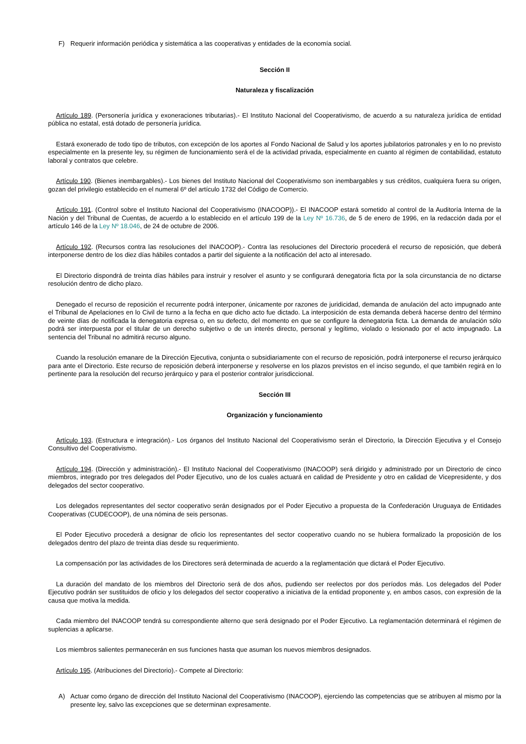F) Requerir información periódica y sistemática a las cooperativas y entidades de la economía social.
Sección II
Naturaleza y fiscalización
Artículo 189. (Personería jurídica y exoneraciones tributarias).- El Instituto Nacional del Cooperativismo, de acuerdo a su naturaleza jurídica de entidad pública no estatal, está dotado de personería jurídica.
Estará exonerado de todo tipo de tributos, con excepción de los aportes al Fondo Nacional de Salud y los aportes jubilatorios patronales y en lo no previsto especialmente en la presente ley, su régimen de funcionamiento será el de la actividad privada, especialmente en cuanto al régimen de contabilidad, estatuto laboral y contratos que celebre.
Artículo 190. (Bienes inembargables).- Los bienes del Instituto Nacional del Cooperativismo son inembargables y sus créditos, cualquiera fuera su origen, gozan del privilegio establecido en el numeral 6º del artículo 1732 del Código de Comercio.
Artículo 191. (Control sobre el Instituto Nacional del Cooperativismo (INACOOP)).- El INACOOP estará sometido al control de la Auditoría Interna de la Nación y del Tribunal de Cuentas, de acuerdo a lo establecido en el artículo 199 de la Ley Nº 16.736, de 5 de enero de 1996, en la redacción dada por el artículo 146 de la Ley Nº 18.046, de 24 de octubre de 2006.
Artículo 192. (Recursos contra las resoluciones del INACOOP).- Contra las resoluciones del Directorio procederá el recurso de reposición, que deberá interponerse dentro de los diez días hábiles contados a partir del siguiente a la notificación del acto al interesado.
El Directorio dispondrá de treinta días hábiles para instruir y resolver el asunto y se configurará denegatoria ficta por la sola circunstancia de no dictarse resolución dentro de dicho plazo.
Denegado el recurso de reposición el recurrente podrá interponer, únicamente por razones de juridicidad, demanda de anulación del acto impugnado ante el Tribunal de Apelaciones en lo Civil de turno a la fecha en que dicho acto fue dictado. La interposición de esta demanda deberá hacerse dentro del término de veinte días de notificada la denegatoria expresa o, en su defecto, del momento en que se configure la denegatoria ficta. La demanda de anulación sólo podrá ser interpuesta por el titular de un derecho subjetivo o de un interés directo, personal y legítimo, violado o lesionado por el acto impugnado. La sentencia del Tribunal no admitirá recurso alguno.
Cuando la resolución emanare de la Dirección Ejecutiva, conjunta o subsidiariamente con el recurso de reposición, podrá interponerse el recurso jerárquico para ante el Directorio. Este recurso de reposición deberá interponerse y resolverse en los plazos previstos en el inciso segundo, el que también regirá en lo pertinente para la resolución del recurso jerárquico y para el posterior contralor jurisdiccional.
Sección III
Organización y funcionamiento
Artículo 193. (Estructura e integración).- Los órganos del Instituto Nacional del Cooperativismo serán el Directorio, la Dirección Ejecutiva y el Consejo Consultivo del Cooperativismo.
Artículo 194. (Dirección y administración).- El Instituto Nacional del Cooperativismo (INACOOP) será dirigido y administrado por un Directorio de cinco miembros, integrado por tres delegados del Poder Ejecutivo, uno de los cuales actuará en calidad de Presidente y otro en calidad de Vicepresidente, y dos delegados del sector cooperativo.
Los delegados representantes del sector cooperativo serán designados por el Poder Ejecutivo a propuesta de la Confederación Uruguaya de Entidades Cooperativas (CUDECOOP), de una nómina de seis personas.
El Poder Ejecutivo procederá a designar de oficio los representantes del sector cooperativo cuando no se hubiera formalizado la proposición de los delegados dentro del plazo de treinta días desde su requerimiento.
La compensación por las actividades de los Directores será determinada de acuerdo a la reglamentación que dictará el Poder Ejecutivo.
La duración del mandato de los miembros del Directorio será de dos años, pudiendo ser reelectos por dos períodos más. Los delegados del Poder Ejecutivo podrán ser sustituidos de oficio y los delegados del sector cooperativo a iniciativa de la entidad proponente y, en ambos casos, con expresión de la causa que motiva la medida.
Cada miembro del INACOOP tendrá su correspondiente alterno que será designado por el Poder Ejecutivo. La reglamentación determinará el régimen de suplencias a aplicarse.
Los miembros salientes permanecerán en sus funciones hasta que asuman los nuevos miembros designados.
Artículo 195. (Atribuciones del Directorio).- Compete al Directorio:
A) Actuar como órgano de dirección del Instituto Nacional del Cooperativismo (INACOOP), ejerciendo las competencias que se atribuyen al mismo por la presente ley, salvo las excepciones que se determinan expresamente.